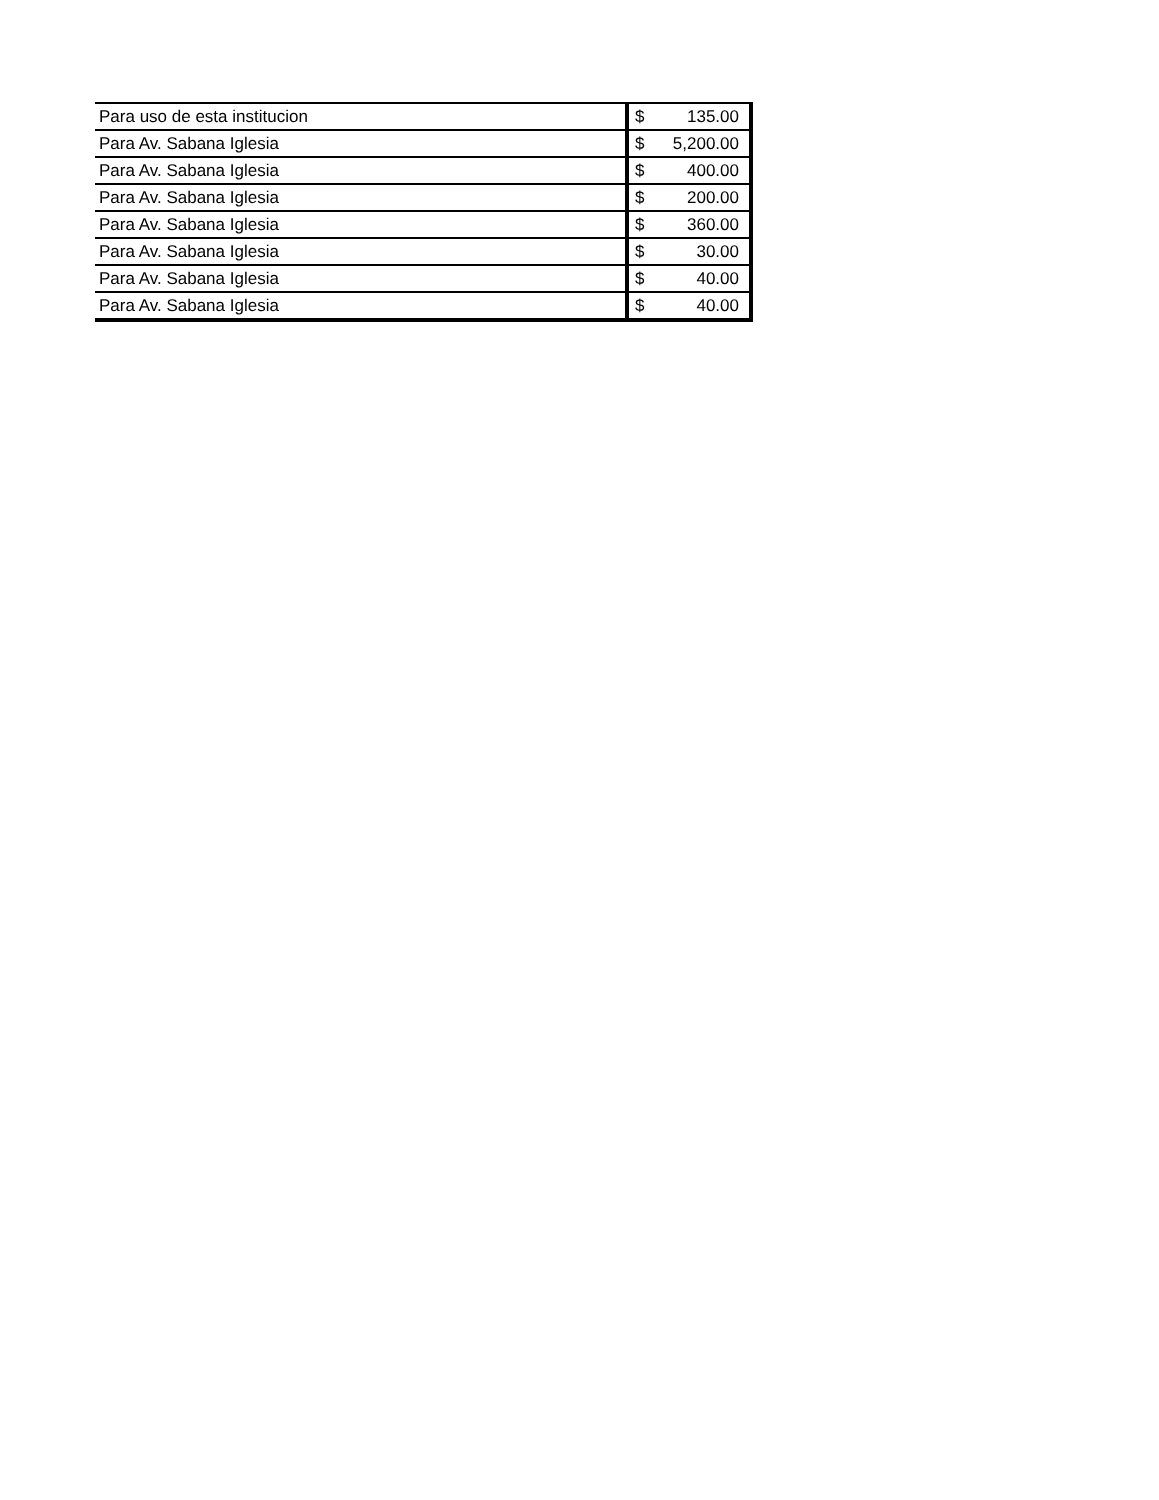| Para uso de esta institucion | $ | 135.00 |
| Para Av. Sabana Iglesia | $ | 5,200.00 |
| Para Av. Sabana Iglesia | $ | 400.00 |
| Para Av. Sabana Iglesia | $ | 200.00 |
| Para Av. Sabana Iglesia | $ | 360.00 |
| Para Av. Sabana Iglesia | $ | 30.00 |
| Para Av. Sabana Iglesia | $ | 40.00 |
| Para Av. Sabana Iglesia | $ | 40.00 |